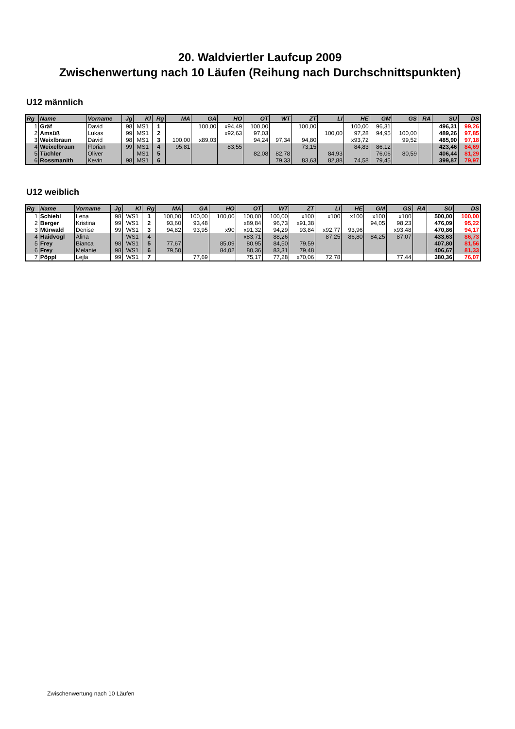20. Waldviertler Laufcup 2009
Zwischenwertung nach 10 Läufen (Reihung nach Durchschnittspunkten)
U12 männlich
| Rg | Name | Vorname | Jg | Kl | Rg | MA | GA | HO | OT | WT | ZT | LI | HE | GM | GS | RA | SU | DS |
| --- | --- | --- | --- | --- | --- | --- | --- | --- | --- | --- | --- | --- | --- | --- | --- | --- | --- | --- |
| 1 | Gräf | David | 98 | MS1 | 1 | | 100,00 | x94,49 | 100,00 | | 100,00 | | 100,00 | 96,31 | | | 496,31 | 99,26 |
| 2 | Amsüß | Lukas | 99 | MS1 | 2 | | | x92,63 | 97,03 | | | 100,00 | 97,28 | 94,95 | 100,00 | | 489,26 | 97,85 |
| 3 | Weixlbraun | David | 98 | MS1 | 3 | 100,00 | x89,03 | | 94,24 | 97,34 | 94,80 | | x93,72 | | 99,52 | | 485,90 | 97,18 |
| 4 | Weixelbraun | Florian | 99 | MS1 | 4 | 95,81 | | 83,55 | | | 73,15 | | 84,83 | 86,12 | | | 423,46 | 84,69 |
| 5 | Tüchler | Oliver | | MS1 | 5 | | | | 82,08 | 82,78 | | 84,93 | | 76,06 | 80,59 | | 406,44 | 81,29 |
| 6 | Rossmanith | Kevin | 98 | MS1 | 6 | | | | | 79,33 | 83,63 | 82,88 | 74,58 | 79,45 | | | 399,87 | 79,97 |
U12 weiblich
| Rg | Name | Vorname | Jg | Kl | Rg | MA | GA | HO | OT | WT | ZT | LI | HE | GM | GS | RA | SU | DS |
| --- | --- | --- | --- | --- | --- | --- | --- | --- | --- | --- | --- | --- | --- | --- | --- | --- | --- | --- |
| 1 | Schiebl | Lena | 98 | WS1 | 1 | 100,00 | 100,00 | 100,00 | 100,00 | 100,00 | x100 | x100 | x100 | x100 | x100 | | 500,00 | 100,00 |
| 2 | Berger | Kristina | 99 | WS1 | 2 | 93,60 | 93,48 | | x89,84 | 96,73 | x91,38 | | | 94,05 | 98,23 | | 476,09 | 95,22 |
| 3 | Mürwald | Denise | 99 | WS1 | 3 | 94,82 | 93,95 | x90 | x91,32 | 94,29 | 93,84 | x92,77 | 93,96 | | x93,48 | | 470,86 | 94,17 |
| 4 | Haidvogl | Alina | | WS1 | 4 | | | | x83,71 | 88,26 | | 87,25 | 86,80 | 84,25 | 87,07 | | 433,63 | 86,73 |
| 5 | Frey | Bianca | 98 | WS1 | 5 | 77,67 | | 85,09 | 80,95 | 84,50 | 79,59 | | | | | | 407,80 | 81,56 |
| 6 | Frey | Melanie | 98 | WS1 | 6 | 79,50 | | 84,02 | 80,36 | 83,31 | 79,48 | | | | | | 406,67 | 81,33 |
| 7 | Pöppl | Lejla | 99 | WS1 | 7 | | 77,69 | | 75,17 | 77,28 | x70,06 | 72,78 | | | 77,44 | | 380,36 | 76,07 |
Zwischenwertung nach 10 Läufen